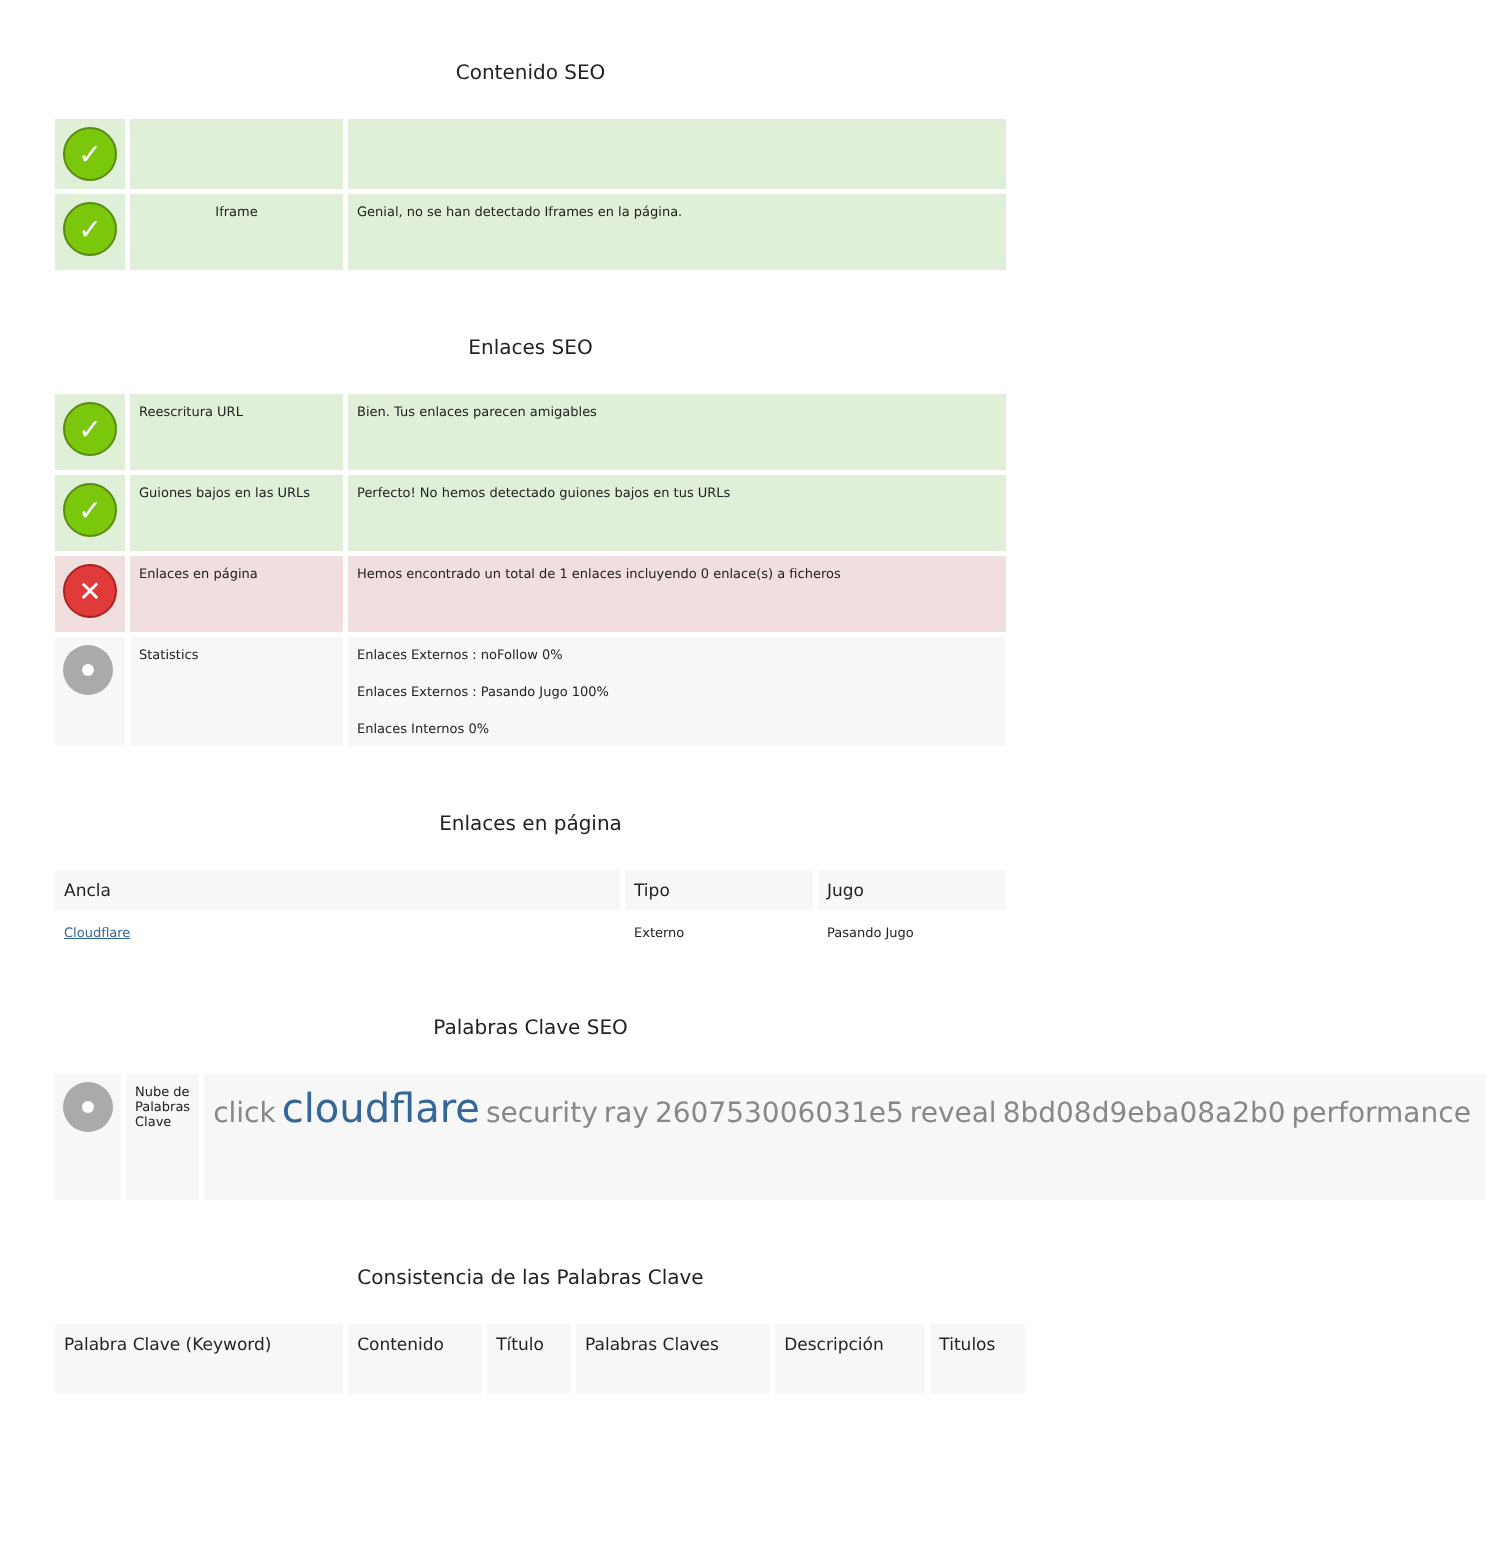Contenido SEO
| ✓ | | |
| ✓ | Iframe | Genial, no se han detectado Iframes en la página. |
Enlaces SEO
| ✓ | Reescritura URL | Bien. Tus enlaces parecen amigables |
| ✓ | Guiones bajos en las URLs | Perfecto! No hemos detectado guiones bajos en tus URLs |
| ✕ | Enlaces en página | Hemos encontrado un total de 1 enlaces incluyendo 0 enlace(s) a ficheros |
| | Statistics | Enlaces Externos : noFollow 0% Enlaces Externos : Pasando Jugo 100% Enlaces Internos 0% |
Enlaces en página
| Ancla | Tipo | Jugo |
| --- | --- | --- |
| Cloudflare | Externo | Pasando Jugo |
Palabras Clave SEO
| | Nube de Palabras Clave | click cloudflare security ray 260753006031e5 reveal 8bd08d9eba08a2b0 performance |
Consistencia de las Palabras Clave
| Palabra Clave (Keyword) | Contenido | Título | Palabras Claves | Descripción | Titulos |
| --- | --- | --- | --- | --- | --- |